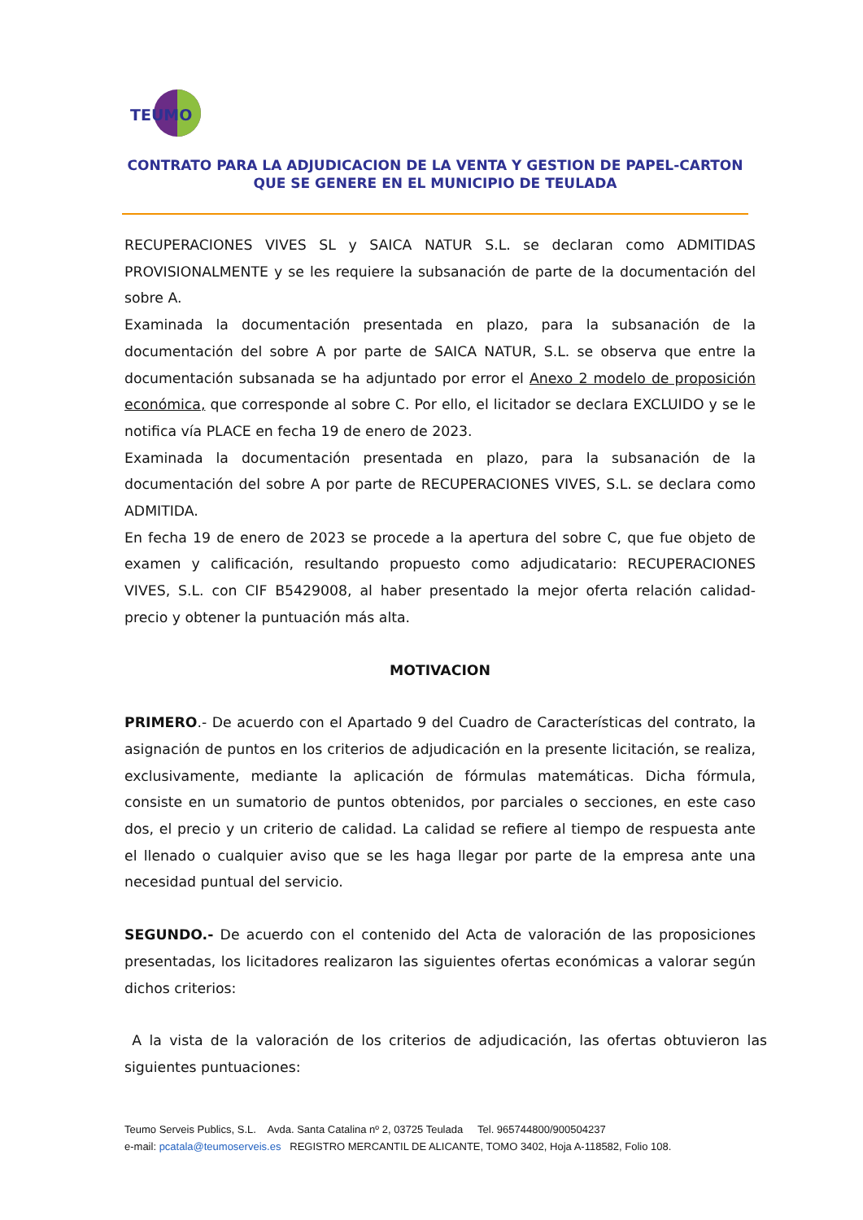TEUMO
CONTRATO PARA LA ADJUDICACION DE LA VENTA Y GESTION DE PAPEL-CARTON QUE SE GENERE EN EL MUNICIPIO DE TEULADA
RECUPERACIONES VIVES SL y SAICA NATUR S.L. se declaran como ADMITIDAS PROVISIONALMENTE y se les requiere la subsanación de parte de la documentación del sobre A.
Examinada la documentación presentada en plazo, para la subsanación de la documentación del sobre A por parte de SAICA NATUR, S.L. se observa que entre la documentación subsanada se ha adjuntado por error el Anexo 2 modelo de proposición económica, que corresponde al sobre C. Por ello, el licitador se declara EXCLUIDO y se le notifica vía PLACE en fecha 19 de enero de 2023.
Examinada la documentación presentada en plazo, para la subsanación de la documentación del sobre A por parte de RECUPERACIONES VIVES, S.L. se declara como ADMITIDA.
En fecha 19 de enero de 2023 se procede a la apertura del sobre C, que fue objeto de examen y calificación, resultando propuesto como adjudicatario: RECUPERACIONES VIVES, S.L. con CIF B5429008, al haber presentado la mejor oferta relación calidad-precio y obtener la puntuación más alta.
MOTIVACION
PRIMERO.- De acuerdo con el Apartado 9 del Cuadro de Características del contrato, la asignación de puntos en los criterios de adjudicación en la presente licitación, se realiza, exclusivamente, mediante la aplicación de fórmulas matemáticas. Dicha fórmula, consiste en un sumatorio de puntos obtenidos, por parciales o secciones, en este caso dos, el precio y un criterio de calidad. La calidad se refiere al tiempo de respuesta ante el llenado o cualquier aviso que se les haga llegar por parte de la empresa ante una necesidad puntual del servicio.
SEGUNDO.- De acuerdo con el contenido del Acta de valoración de las proposiciones presentadas, los licitadores realizaron las siguientes ofertas económicas a valorar según dichos criterios:
A la vista de la valoración de los criterios de adjudicación, las ofertas obtuvieron las siguientes puntuaciones:
Teumo Serveis Publics, S.L. Avda. Santa Catalina nº 2, 03725 Teulada Tel. 965744800/900504237
e-mail: pcatala@teumoserveis.es REGISTRO MERCANTIL DE ALICANTE, TOMO 3402, Hoja A-118582, Folio 108.